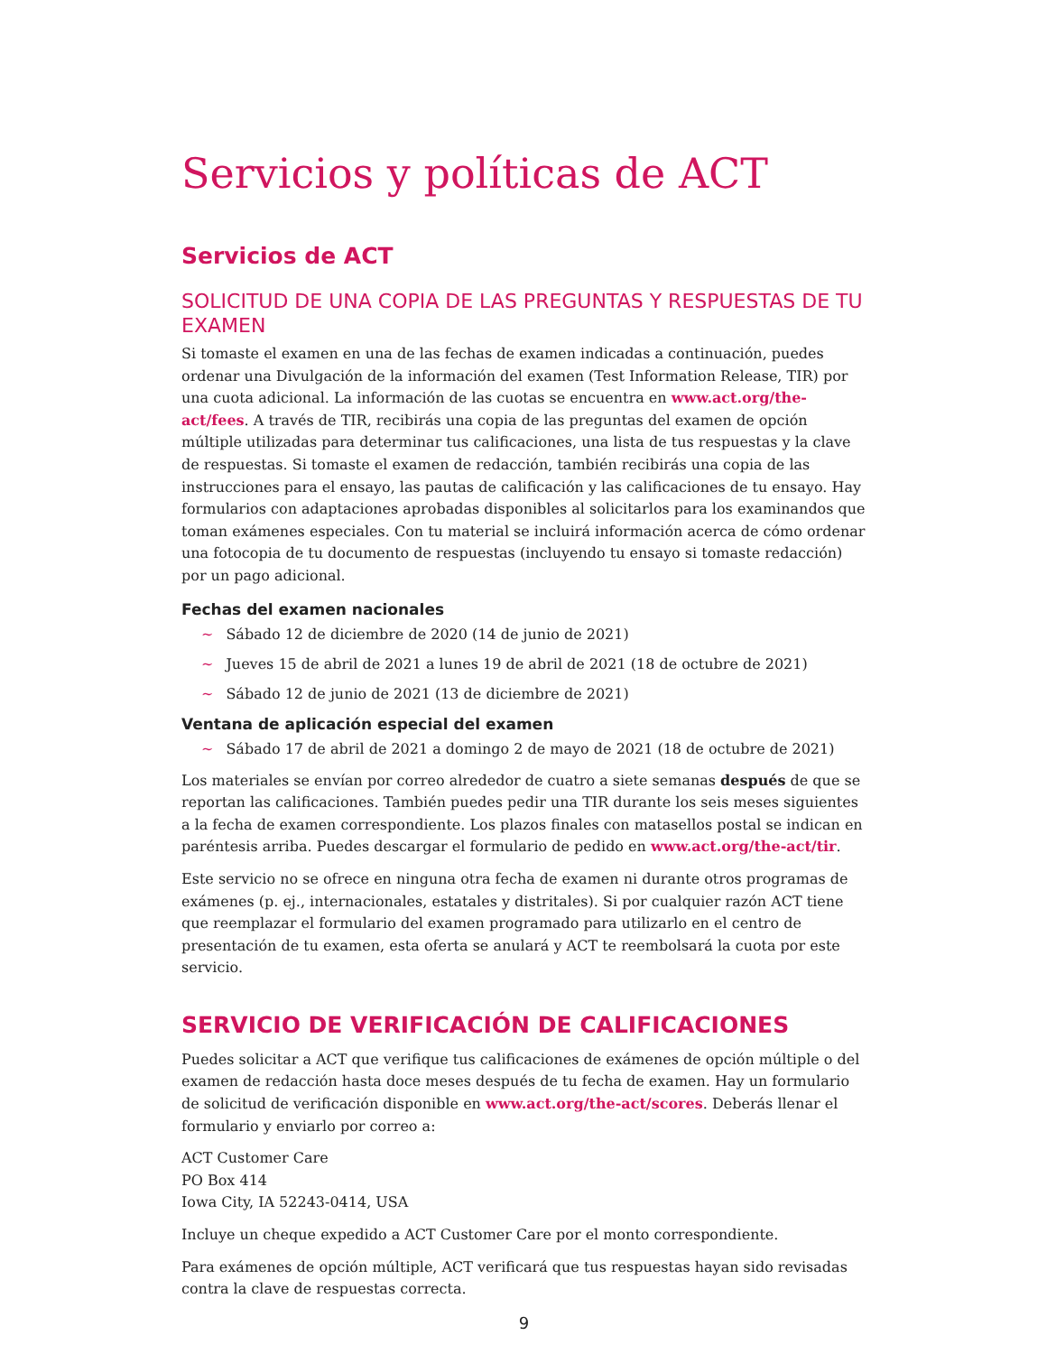Servicios y políticas de ACT
Servicios de ACT
SOLICITUD DE UNA COPIA DE LAS PREGUNTAS Y RESPUESTAS DE TU EXAMEN
Si tomaste el examen en una de las fechas de examen indicadas a continuación, puedes ordenar una Divulgación de la información del examen (Test Information Release, TIR) por una cuota adicional. La información de las cuotas se encuentra en www.act.org/the-act/fees. A través de TIR, recibirás una copia de las preguntas del examen de opción múltiple utilizadas para determinar tus calificaciones, una lista de tus respuestas y la clave de respuestas. Si tomaste el examen de redacción, también recibirás una copia de las instrucciones para el ensayo, las pautas de calificación y las calificaciones de tu ensayo. Hay formularios con adaptaciones aprobadas disponibles al solicitarlos para los examinandos que toman exámenes especiales. Con tu material se incluirá información acerca de cómo ordenar una fotocopia de tu documento de respuestas (incluyendo tu ensayo si tomaste redacción) por un pago adicional.
Fechas del examen nacionales
~ Sábado 12 de diciembre de 2020 (14 de junio de 2021)
~ Jueves 15 de abril de 2021 a lunes 19 de abril de 2021 (18 de octubre de 2021)
~ Sábado 12 de junio de 2021 (13 de diciembre de 2021)
Ventana de aplicación especial del examen
~ Sábado 17 de abril de 2021 a domingo 2 de mayo de 2021 (18 de octubre de 2021)
Los materiales se envían por correo alrededor de cuatro a siete semanas después de que se reportan las calificaciones. También puedes pedir una TIR durante los seis meses siguientes a la fecha de examen correspondiente. Los plazos finales con matasellos postal se indican en paréntesis arriba. Puedes descargar el formulario de pedido en www.act.org/the-act/tir.
Este servicio no se ofrece en ninguna otra fecha de examen ni durante otros programas de exámenes (p. ej., internacionales, estatales y distritales). Si por cualquier razón ACT tiene que reemplazar el formulario del examen programado para utilizarlo en el centro de presentación de tu examen, esta oferta se anulará y ACT te reembolsará la cuota por este servicio.
SERVICIO DE VERIFICACIÓN DE CALIFICACIONES
Puedes solicitar a ACT que verifique tus calificaciones de exámenes de opción múltiple o del examen de redacción hasta doce meses después de tu fecha de examen. Hay un formulario de solicitud de verificación disponible en www.act.org/the-act/scores. Deberás llenar el formulario y enviarlo por correo a:
ACT Customer Care
PO Box 414
Iowa City, IA 52243-0414, USA
Incluye un cheque expedido a ACT Customer Care por el monto correspondiente.
Para exámenes de opción múltiple, ACT verificará que tus respuestas hayan sido revisadas contra la clave de respuestas correcta.
9